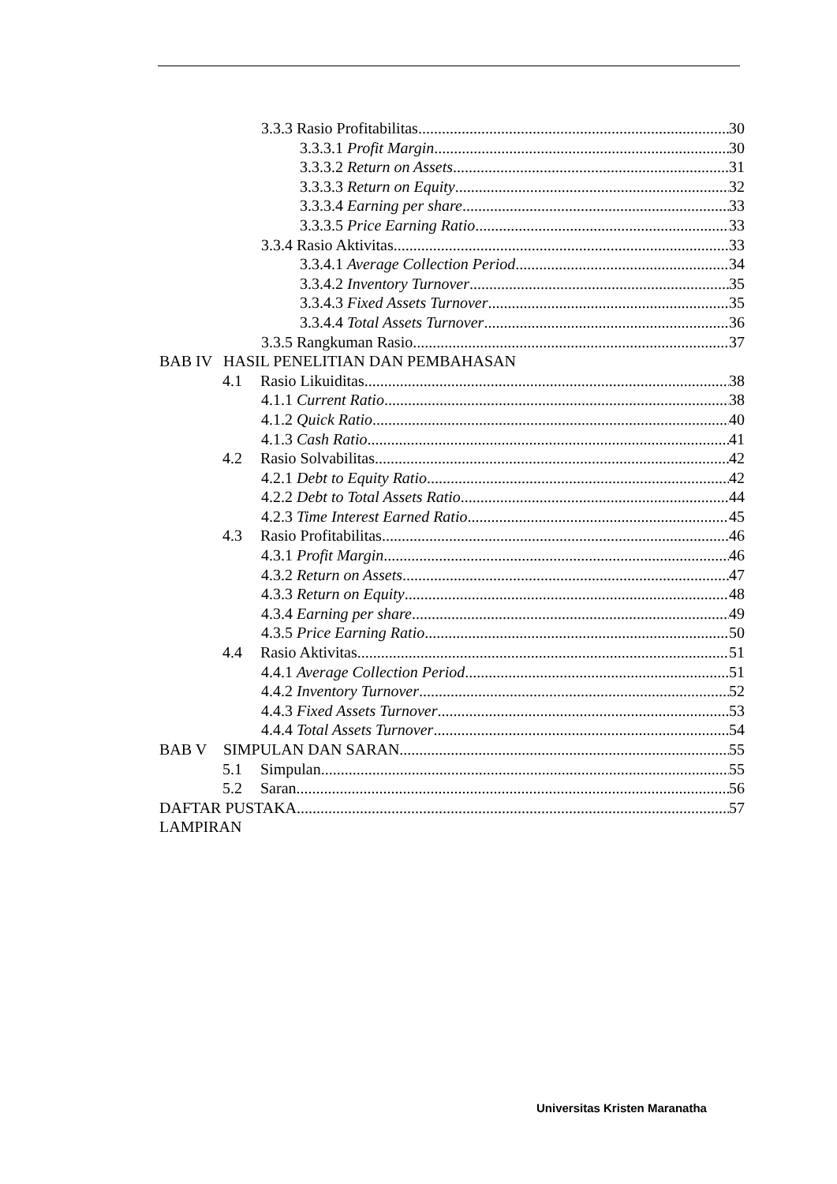3.3.3 Rasio Profitabilitas 30
3.3.3.1 Profit Margin 30
3.3.3.2 Return on Assets 31
3.3.3.3 Return on Equity 32
3.3.3.4 Earning per share 33
3.3.3.5 Price Earning Ratio 33
3.3.4 Rasio Aktivitas 33
3.3.4.1 Average Collection Period 34
3.3.4.2 Inventory Turnover 35
3.3.4.3 Fixed Assets Turnover 35
3.3.4.4 Total Assets Turnover 36
3.3.5 Rangkuman Rasio 37
BAB IV HASIL PENELITIAN DAN PEMBAHASAN
4.1 Rasio Likuiditas 38
4.1.1 Current Ratio 38
4.1.2 Quick Ratio 40
4.1.3 Cash Ratio 41
4.2 Rasio Solvabilitas 42
4.2.1 Debt to Equity Ratio 42
4.2.2 Debt to Total Assets Ratio 44
4.2.3 Time Interest Earned Ratio 45
4.3 Rasio Profitabilitas 46
4.3.1 Profit Margin 46
4.3.2 Return on Assets 47
4.3.3 Return on Equity 48
4.3.4 Earning per share 49
4.3.5 Price Earning Ratio 50
4.4 Rasio Aktivitas 51
4.4.1 Average Collection Period 51
4.4.2 Inventory Turnover 52
4.4.3 Fixed Assets Turnover 53
4.4.4 Total Assets Turnover 54
BAB V SIMPULAN DAN SARAN 55
5.1 Simpulan 55
5.2 Saran 56
DAFTAR PUSTAKA 57
LAMPIRAN
Universitas Kristen Maranatha